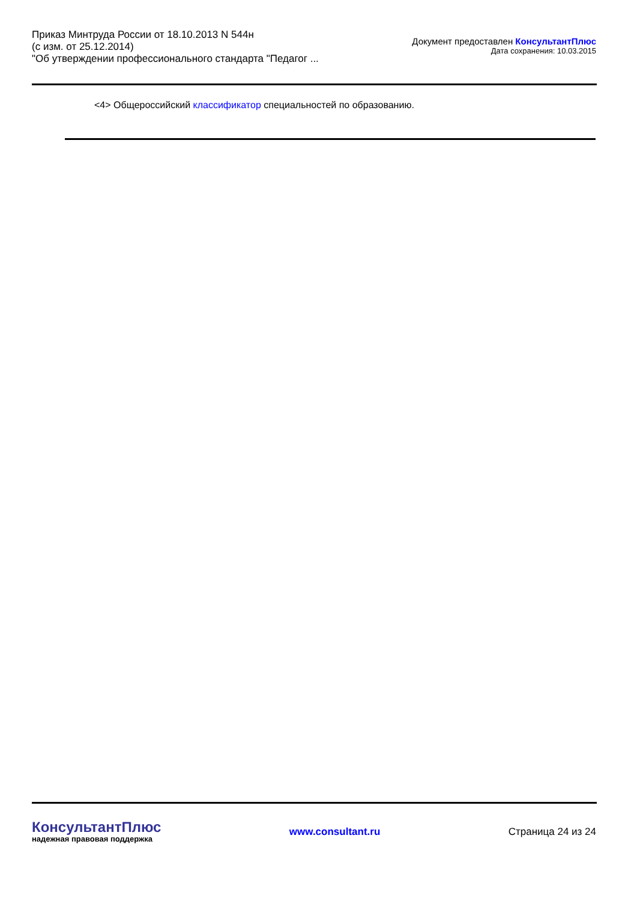Приказ Минтруда России от 18.10.2013 N 544н
(с изм. от 25.12.2014)
"Об утверждении профессионального стандарта "Педагог ...
Документ предоставлен КонсультантПлюс
Дата сохранения: 10.03.2015
<4> Общероссийский классификатор специальностей по образованию.
КонсультантПлюс
надежная правовая поддержка
www.consultant.ru Страница 24 из 24